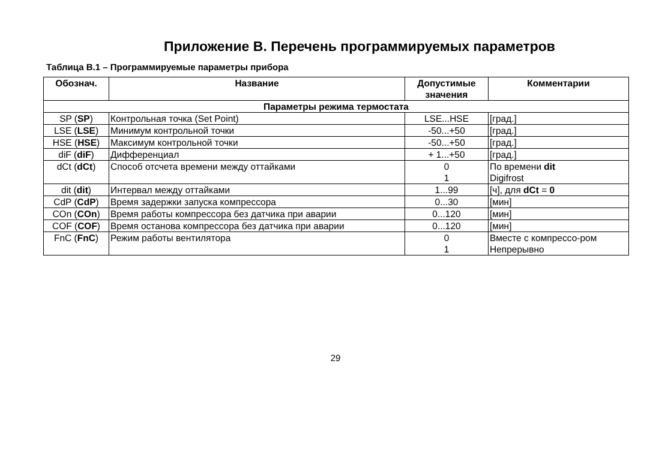Приложение В. Перечень программируемых параметров
Таблица В.1 – Программируемые параметры прибора
| Обознач. | Название | Допустимые значения | Комментарии |
| --- | --- | --- | --- |
| Параметры режима термостата | | | |
| SP ( SP ) | Контрольная точка (Set Point) | LSE...HSE | [град.] |
| LSE ( LSE ) | Минимум контрольной точки | -50...+50 | [град.] |
| HSE ( HSE ) | Максимум контрольной точки | -50...+50 | [град.] |
| diF ( diF ) | Дифференциал | + 1...+50 | [град.] |
| dCt ( dCt ) | Способ отсчета времени между оттайками | 0 1 | По времени dit Digifrost |
| dit ( dit ) | Интервал между оттайками | 1...99 | [ч], для dCt = 0 |
| CdP ( CdP ) | Время задержки запуска компрессора | 0...30 | [мин] |
| COn ( COn ) | Время работы компрессора без датчика при аварии | 0...120 | [мин] |
| COF ( COF ) | Время останова компрессора без датчика при аварии | 0...120 | [мин] |
| FnC ( FnC ) | Режим работы вентилятора | 0 1 | Вместе с компрессо-ром Непрерывно |
29